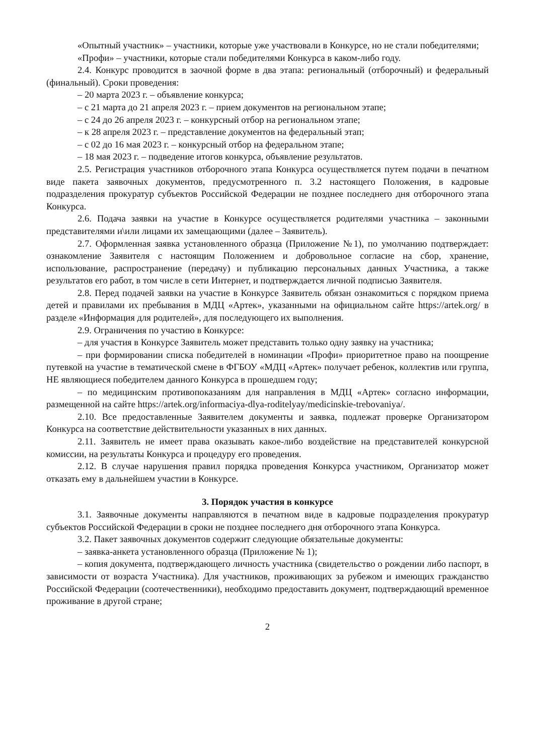«Опытный участник» – участники, которые уже участвовали в Конкурсе, но не стали победителями;
«Профи» – участники, которые стали победителями Конкурса в каком-либо году.
2.4. Конкурс проводится в заочной форме в два этапа: региональный (отборочный) и федеральный (финальный). Сроки проведения:
– 20 марта 2023 г. – объявление конкурса;
– с 21 марта до 21 апреля 2023 г. – прием документов на региональном этапе;
– с 24 до 26 апреля 2023 г. – конкурсный отбор на региональном этапе;
– к 28 апреля 2023 г. – представление документов на федеральный этап;
– с 02 до 16 мая 2023 г. – конкурсный отбор на федеральном этапе;
– 18 мая 2023 г. – подведение итогов конкурса, объявление результатов.
2.5. Регистрация участников отборочного этапа Конкурса осуществляется путем подачи в печатном виде пакета заявочных документов, предусмотренного п. 3.2 настоящего Положения, в кадровые подразделения прокуратур субъектов Российской Федерации не позднее последнего дня отборочного этапа Конкурса.
2.6. Подача заявки на участие в Конкурсе осуществляется родителями участника – законными представителями и\или лицами их замещающими (далее – Заявитель).
2.7. Оформленная заявка установленного образца (Приложение №1), по умолчанию подтверждает: ознакомление Заявителя с настоящим Положением и добровольное согласие на сбор, хранение, использование, распространение (передачу) и публикацию персональных данных Участника, а также результатов его работ, в том числе в сети Интернет, и подтверждается личной подписью Заявителя.
2.8. Перед подачей заявки на участие в Конкурсе Заявитель обязан ознакомиться с порядком приема детей и правилами их пребывания в МДЦ «Артек», указанными на официальном сайте https://artek.org/ в разделе «Информация для родителей», для последующего их выполнения.
2.9. Ограничения по участию в Конкурсе:
– для участия в Конкурсе Заявитель может представить только одну заявку на участника;
– при формировании списка победителей в номинации «Профи» приоритетное право на поощрение путевкой на участие в тематической смене в ФГБОУ «МДЦ «Артек» получает ребенок, коллектив или группа, НЕ являющиеся победителем данного Конкурса в прошедшем году;
– по медицинским противопоказаниям для направления в МДЦ «Артек» согласно информации, размещенной на сайте https://artek.org/informaciya-dlya-roditelyay/medicinskie-trebovaniya/.
2.10. Все предоставленные Заявителем документы и заявка, подлежат проверке Организатором Конкурса на соответствие действительности указанных в них данных.
2.11. Заявитель не имеет права оказывать какое-либо воздействие на представителей конкурсной комиссии, на результаты Конкурса и процедуру его проведения.
2.12. В случае нарушения правил порядка проведения Конкурса участником, Организатор может отказать ему в дальнейшем участии в Конкурсе.
3. Порядок участия в конкурсе
3.1. Заявочные документы направляются в печатном виде в кадровые подразделения прокуратур субъектов Российской Федерации в сроки не позднее последнего дня отборочного этапа Конкурса.
3.2. Пакет заявочных документов содержит следующие обязательные документы:
– заявка-анкета установленного образца (Приложение № 1);
– копия документа, подтверждающего личность участника (свидетельство о рождении либо паспорт, в зависимости от возраста Участника). Для участников, проживающих за рубежом и имеющих гражданство Российской Федерации (соотечественники), необходимо предоставить документ, подтверждающий временное проживание в другой стране;
2